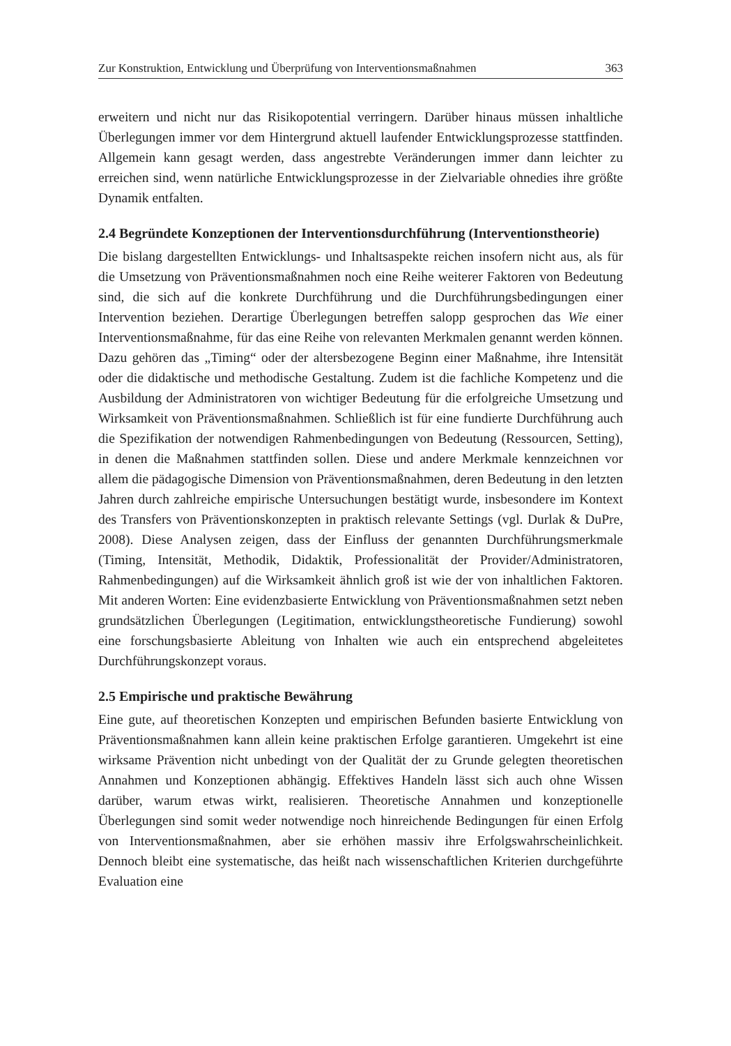Zur Konstruktion, Entwicklung und Überprüfung von Interventionsmaßnahmen 363
erweitern und nicht nur das Risikopotential verringern. Darüber hinaus müssen inhaltliche Überlegungen immer vor dem Hintergrund aktuell laufender Entwicklungsprozesse stattfinden. Allgemein kann gesagt werden, dass angestrebte Veränderungen immer dann leichter zu erreichen sind, wenn natürliche Entwicklungsprozesse in der Zielvariable ohnedies ihre größte Dynamik entfalten.
2.4 Begründete Konzeptionen der Interventionsdurchführung (Interventionstheorie)
Die bislang dargestellten Entwicklungs- und Inhaltsaspekte reichen insofern nicht aus, als für die Umsetzung von Präventionsmaßnahmen noch eine Reihe weiterer Faktoren von Bedeutung sind, die sich auf die konkrete Durchführung und die Durchführungsbedingungen einer Intervention beziehen. Derartige Überlegungen betreffen salopp gesprochen das Wie einer Interventionsmaßnahme, für das eine Reihe von relevanten Merkmalen genannt werden können. Dazu gehören das „Timing“ oder der altersbezogene Beginn einer Maßnahme, ihre Intensität oder die didaktische und methodische Gestaltung. Zudem ist die fachliche Kompetenz und die Ausbildung der Administratoren von wichtiger Bedeutung für die erfolgreiche Umsetzung und Wirksamkeit von Präventionsmaßnahmen. Schließlich ist für eine fundierte Durchführung auch die Spezifikation der notwendigen Rahmenbedingungen von Bedeutung (Ressourcen, Setting), in denen die Maßnahmen stattfinden sollen. Diese und andere Merkmale kennzeichnen vor allem die pädagogische Dimension von Präventionsmaßnahmen, deren Bedeutung in den letzten Jahren durch zahlreiche empirische Untersuchungen bestätigt wurde, insbesondere im Kontext des Transfers von Präventionskonzepten in praktisch relevante Settings (vgl. Durlak & DuPre, 2008). Diese Analysen zeigen, dass der Einfluss der genannten Durchführungsmerkmale (Timing, Intensität, Methodik, Didaktik, Professionalität der Provider/Administratoren, Rahmenbedingungen) auf die Wirksamkeit ähnlich groß ist wie der von inhaltlichen Faktoren. Mit anderen Worten: Eine evidenzbasierte Entwicklung von Präventionsmaßnahmen setzt neben grundsätzlichen Überlegungen (Legitimation, entwicklungstheoretische Fundierung) sowohl eine forschungsbasierte Ableitung von Inhalten wie auch ein entsprechend abgeleitetes Durchführungskonzept voraus.
2.5 Empirische und praktische Bewährung
Eine gute, auf theoretischen Konzepten und empirischen Befunden basierte Entwicklung von Präventionsmaßnahmen kann allein keine praktischen Erfolge garantieren. Umgekehrt ist eine wirksame Prävention nicht unbedingt von der Qualität der zu Grunde gelegten theoretischen Annahmen und Konzeptionen abhängig. Effektives Handeln lässt sich auch ohne Wissen darüber, warum etwas wirkt, realisieren. Theoretische Annahmen und konzeptionelle Überlegungen sind somit weder notwendige noch hinreichende Bedingungen für einen Erfolg von Interventionsmaßnahmen, aber sie erhöhen massiv ihre Erfolgswahrscheinlichkeit. Dennoch bleibt eine systematische, das heißt nach wissenschaftlichen Kriterien durchgeführte Evaluation eine